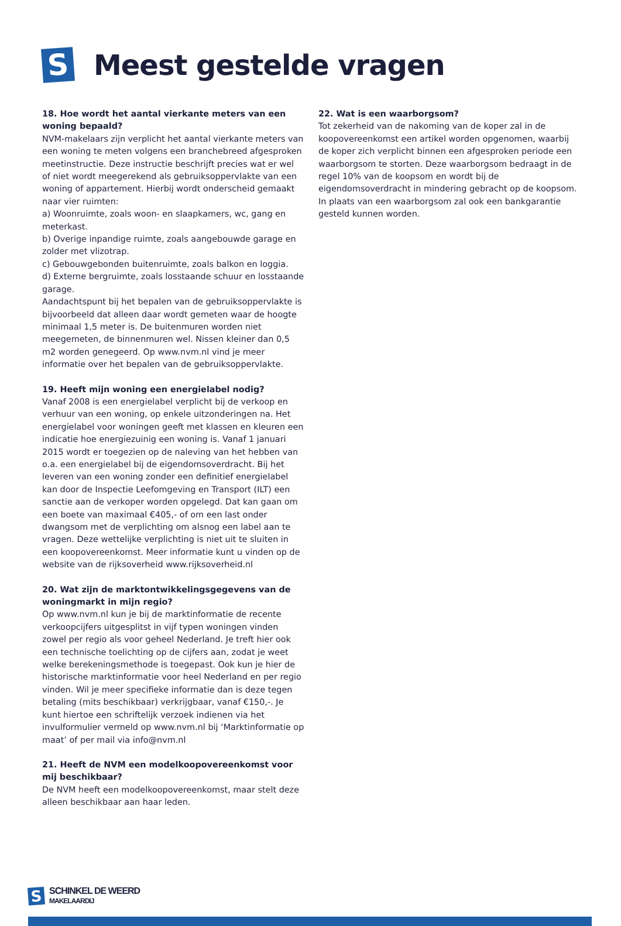S
Meest gestelde vragen
18. Hoe wordt het aantal vierkante meters van een woning bepaald?
NVM-makelaars zijn verplicht het aantal vierkante meters van een woning te meten volgens een branchebreed afgesproken meetinstructie. Deze instructie beschrijft precies wat er wel of niet wordt meegerekend als gebruiksoppervlakte van een woning of appartement. Hierbij wordt onderscheid gemaakt naar vier ruimten:
a) Woonruimte, zoals woon- en slaapkamers, wc, gang en meterkast.
b) Overige inpandige ruimte, zoals aangebouwde garage en zolder met vlizotrap.
c) Gebouwgebonden buitenruimte, zoals balkon en loggia.
d) Externe bergruimte, zoals losstaande schuur en losstaande garage.
Aandachtspunt bij het bepalen van de gebruiksoppervlakte is bijvoorbeeld dat alleen daar wordt gemeten waar de hoogte minimaal 1,5 meter is. De buitenmuren worden niet meegemeten, de binnenmuren wel. Nissen kleiner dan 0,5 m2 worden genegeerd. Op www.nvm.nl vind je meer informatie over het bepalen van de gebruiksoppervlakte.
19. Heeft mijn woning een energielabel nodig?
Vanaf 2008 is een energielabel verplicht bij de verkoop en verhuur van een woning, op enkele uitzonderingen na. Het energielabel voor woningen geeft met klassen en kleuren een indicatie hoe energiezuinig een woning is. Vanaf 1 januari 2015 wordt er toegezien op de naleving van het hebben van o.a. een energielabel bij de eigendomsoverdracht. Bij het leveren van een woning zonder een definitief energielabel kan door de Inspectie Leefomgeving en Transport (ILT) een sanctie aan de verkoper worden opgelegd. Dat kan gaan om een boete van maximaal €405,- of om een last onder dwangsom met de verplichting om alsnog een label aan te vragen. Deze wettelijke verplichting is niet uit te sluiten in een koopovereenkomst. Meer informatie kunt u vinden op de website van de rijksoverheid www.rijksoverheid.nl
20. Wat zijn de marktontwikkelingsgegevens van de woningmarkt in mijn regio?
Op www.nvm.nl kun je bij de marktinformatie de recente verkoopcijfers uitgesplitst in vijf typen woningen vinden zowel per regio als voor geheel Nederland. Je treft hier ook een technische toelichting op de cijfers aan, zodat je weet welke berekeningsmethode is toegepast. Ook kun je hier de historische marktinformatie voor heel Nederland en per regio vinden. Wil je meer specifieke informatie dan is deze tegen betaling (mits beschikbaar) verkrijgbaar, vanaf €150,-. Je kunt hiertoe een schriftelijk verzoek indienen via het invulformulier vermeld op www.nvm.nl bij ‘Marktinformatie op maat’ of per mail via info@nvm.nl
21. Heeft de NVM een modelkoopovereenkomst voor mij beschikbaar?
De NVM heeft een modelkoopovereenkomst, maar stelt deze alleen beschikbaar aan haar leden.
22. Wat is een waarborgsom?
Tot zekerheid van de nakoming van de koper zal in de koopovereenkomst een artikel worden opgenomen, waarbij de koper zich verplicht binnen een afgesproken periode een waarborgsom te storten. Deze waarborgsom bedraagt in de regel 10% van de koopsom en wordt bij de eigendomsoverdracht in mindering gebracht op de koopsom. In plaats van een waarborgsom zal ook een bankgarantie gesteld kunnen worden.
S
SCHINKEL DE WEERD
MAKELAARDIJ